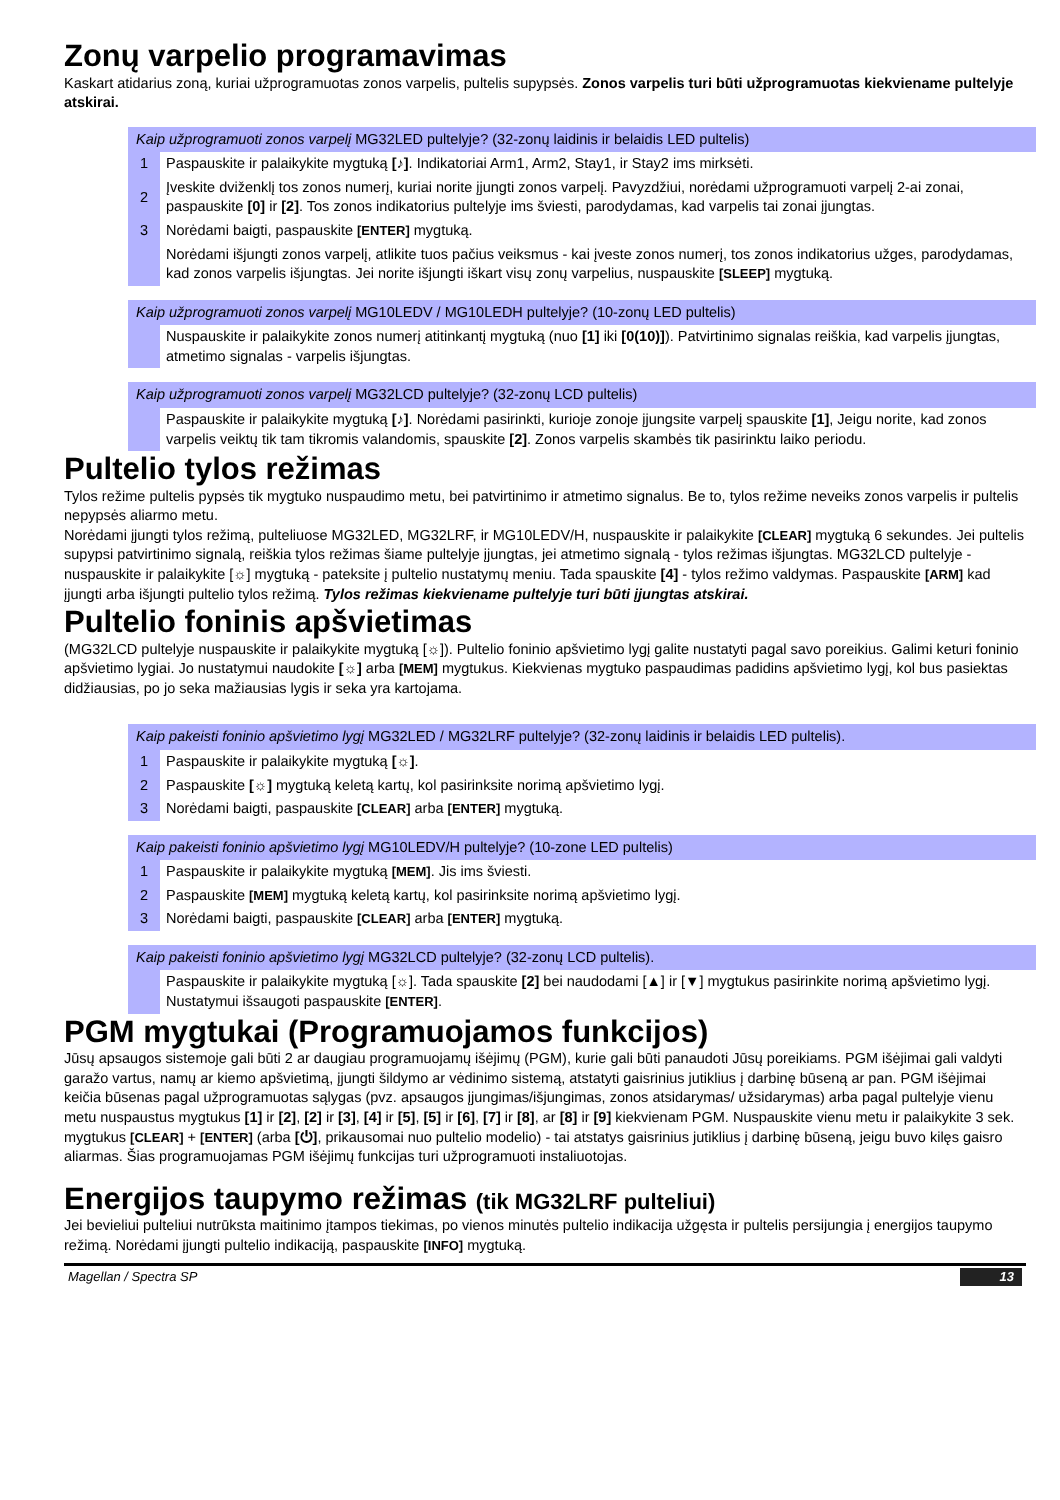Zonų varpelio programavimas
Kaskart atidarius zoną, kuriai užprogramuotas zonos varpelis, pultelis supypsės. Zonos varpelis turi būti užprogramuotas kiekviename pultelyje atskirai.
| Kaip užprogramuoti zonos varpelį MG32LED pultelyje? (32-zonų laidinis ir belaidis LED pultelis) | |
| --- | --- |
| 1 | Paspauskite ir palaikykite mygtuką [♪] . Indikatoriai Arm1, Arm2, Stay1, ir Stay2 ims mirksėti. |
| 2 | Įveskite dviženklį tos zonos numerį, kuriai norite įjungti zonos varpelį. Pavyzdžiui, norėdami užprogramuoti varpelį 2-ai zonai, paspauskite [0] ir [2] . Tos zonos indikatorius pultelyje ims šviesti, parodydamas, kad varpelis tai zonai įjungtas. |
| 3 | Norėdami baigti, paspauskite [ENTER] mygtuką. |
| | Norėdami išjungti zonos varpelį, atlikite tuos pačius veiksmus - kai įveste zonos numerį, tos zonos indikatorius užges, parodydamas, kad zonos varpelis išjungtas. Jei norite išjungti iškart visų zonų varpelius, nuspauskite [SLEEP] mygtuką. |
| Kaip užprogramuoti zonos varpelį MG10LEDV / MG10LEDH pultelyje? (10-zonų LED pultelis) | |
| --- | --- |
| | Nuspauskite ir palaikykite zonos numerį atitinkantį mygtuką (nuo [1] iki [0(10)] ). Patvirtinimo signalas reiškia, kad varpelis įjungtas, atmetimo signalas - varpelis išjungtas. |
| Kaip užprogramuoti zonos varpelį MG32LCD pultelyje? (32-zonų LCD pultelis) | |
| --- | --- |
| | Paspauskite ir palaikykite mygtuką [♪] . Norėdami pasirinkti, kurioje zonoje įjungsite varpelį spauskite [1] , Jeigu norite, kad zonos varpelis veiktų tik tam tikromis valandomis, spauskite [2] . Zonos varpelis skambės tik pasirinktu laiko periodu. |
Pultelio tylos režimas
Tylos režime pultelis pypsės tik mygtuko nuspaudimo metu, bei patvirtinimo ir atmetimo signalus. Be to, tylos režime neveiks zonos varpelis ir pultelis nepypsės aliarmo metu.
Norėdami įjungti tylos režimą, pulteliuose MG32LED, MG32LRF, ir MG10LEDV/H, nuspauskite ir palaikykite [CLEAR] mygtuką 6 sekundes. Jei pultelis supypsi patvirtinimo signalą, reiškia tylos režimas šiame pultelyje įjungtas, jei atmetimo signalą - tylos režimas išjungtas. MG32LCD pultelyje - nuspauskite ir palaikykite [☼] mygtuką - pateksite į pultelio nustatymų meniu. Tada spauskite [4] - tylos režimo valdymas. Paspauskite [ARM] kad įjungti arba išjungti pultelio tylos režimą. Tylos režimas kiekviename pultelyje turi būti įjungtas atskirai.
Pultelio foninis apšvietimas
(MG32LCD pultelyje nuspauskite ir palaikykite mygtuką [☼]). Pultelio foninio apšvietimo lygį galite nustatyti pagal savo poreikius. Galimi keturi foninio apšvietimo lygiai. Jo nustatymui naudokite [☼] arba [MEM] mygtukus. Kiekvienas mygtuko paspaudimas padidins apšvietimo lygį, kol bus pasiektas didžiausias, po jo seka mažiausias lygis ir seka yra kartojama.
| Kaip pakeisti foninio apšvietimo lygį MG32LED / MG32LRF pultelyje? (32-zonų laidinis ir belaidis LED pultelis). | |
| --- | --- |
| 1 | Paspauskite ir palaikykite mygtuką [☼] . |
| 2 | Paspauskite [☼] mygtuką keletą kartų, kol pasirinksite norimą apšvietimo lygį. |
| 3 | Norėdami baigti, paspauskite [CLEAR] arba [ENTER] mygtuką. |
| Kaip pakeisti foninio apšvietimo lygį MG10LEDV/H pultelyje? (10-zone LED pultelis) | |
| --- | --- |
| 1 | Paspauskite ir palaikykite mygtuką [MEM] . Jis ims šviesti. |
| 2 | Paspauskite [MEM] mygtuką keletą kartų, kol pasirinksite norimą apšvietimo lygį. |
| 3 | Norėdami baigti, paspauskite [CLEAR] arba [ENTER] mygtuką. |
| Kaip pakeisti foninio apšvietimo lygį MG32LCD pultelyje? (32-zonų LCD pultelis). | |
| --- | --- |
| | Paspauskite ir palaikykite mygtuką [☼]. Tada spauskite [2] bei naudodami [▲] ir [▼] mygtukus pasirinkite norimą apšvietimo lygį. Nustatymui išsaugoti paspauskite [ENTER] . |
PGM mygtukai (Programuojamos funkcijos)
Jūsų apsaugos sistemoje gali būti 2 ar daugiau programuojamų išėjimų (PGM), kurie gali būti panaudoti Jūsų poreikiams. PGM išėjimai gali valdyti garažo vartus, namų ar kiemo apšvietimą, įjungti šildymo ar vėdinimo sistemą, atstatyti gaisrinius jutiklius į darbinę būseną ar pan. PGM išėjimai keičia būsenas pagal užprogramuotas sąlygas (pvz. apsaugos įjungimas/išjungimas, zonos atsidarymas/ užsidarymas) arba pagal pultelyje vienu metu nuspaustus mygtukus [1] ir [2], [2] ir [3], [4] ir [5], [5] ir [6], [7] ir [8], ar [8] ir [9] kiekvienam PGM. Nuspauskite vienu metu ir palaikykite 3 sek. mygtukus [CLEAR] + [ENTER] (arba [⏻], prikausomai nuo pultelio modelio) - tai atstatys gaisrinius jutiklius į darbinę būseną, jeigu buvo kilęs gaisro aliarmas. Šias programuojamas PGM išėjimų funkcijas turi užprogramuoti instaliuotojas.
Energijos taupymo režimas (tik MG32LRF pulteliui)
Jei bevieliui pulteliui nutrūksta maitinimo įtampos tiekimas, po vienos minutės pultelio indikacija užgęsta ir pultelis persijungia į energijos taupymo režimą. Norėdami įjungti pultelio indikaciją, paspauskite [INFO] mygtuką.
Magellan / Spectra SP 13